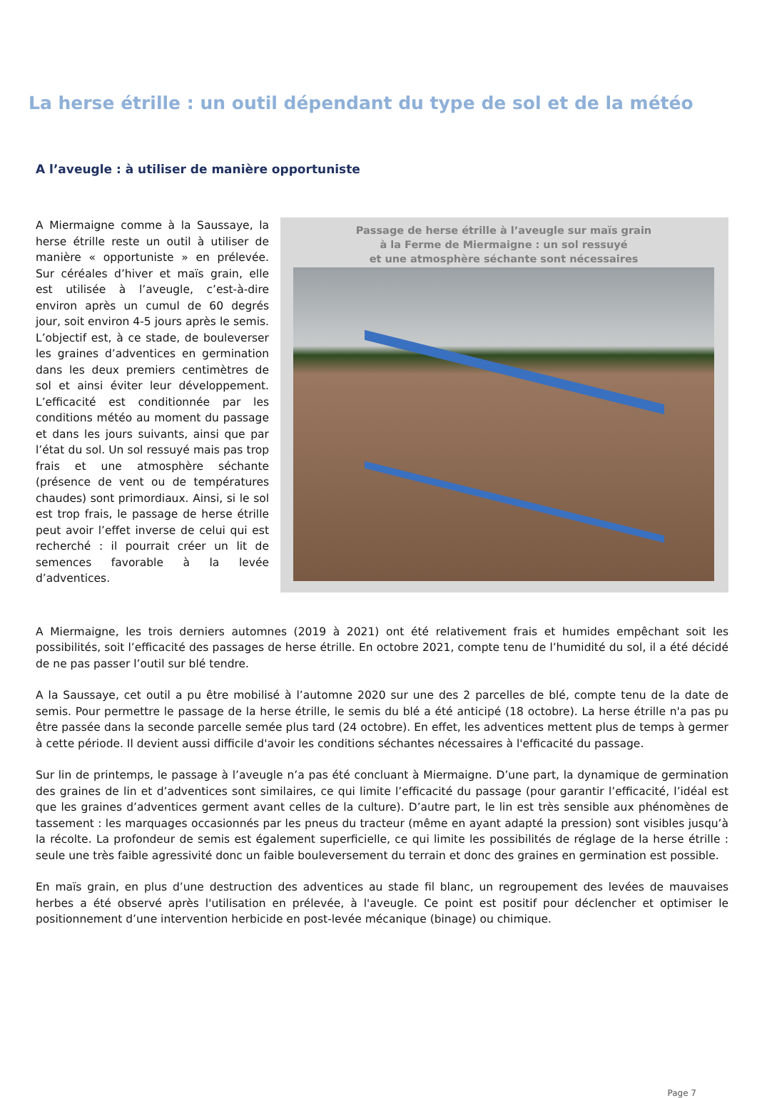La herse étrille : un outil dépendant du type de sol et de la météo
A l’aveugle : à utiliser de manière opportuniste
A Miermaigne comme à la Saussaye, la herse étrille reste un outil à utiliser de manière « opportuniste » en prélevée. Sur céréales d’hiver et maïs grain, elle est utilisée à l’aveugle, c’est-à-dire environ après un cumul de 60 degrés jour, soit environ 4-5 jours après le semis. L’objectif est, à ce stade, de bouleverser les graines d’adventices en germination dans les deux premiers centimètres de sol et ainsi éviter leur développement. L’efficacité est conditionnée par les conditions météo au moment du passage et dans les jours suivants, ainsi que par l’état du sol. Un sol ressuyé mais pas trop frais et une atmosphère séchante (présence de vent ou de températures chaudes) sont primordiaux. Ainsi, si le sol est trop frais, le passage de herse étrille peut avoir l’effet inverse de celui qui est recherché : il pourrait créer un lit de semences favorable à la levée d’adventices.
Passage de herse étrille à l’aveugle sur maïs grain
à la Ferme de Miermaigne : un sol ressuyé
et une atmosphère séchante sont nécessaires
A Miermaigne, les trois derniers automnes (2019 à 2021) ont été relativement frais et humides empêchant soit les possibilités, soit l’efficacité des passages de herse étrille. En octobre 2021, compte tenu de l’humidité du sol, il a été décidé de ne pas passer l’outil sur blé tendre.
A la Saussaye, cet outil a pu être mobilisé à l’automne 2020 sur une des 2 parcelles de blé, compte tenu de la date de semis. Pour permettre le passage de la herse étrille, le semis du blé a été anticipé (18 octobre). La herse étrille n'a pas pu être passée dans la seconde parcelle semée plus tard (24 octobre). En effet, les adventices mettent plus de temps à germer à cette période. Il devient aussi difficile d'avoir les conditions séchantes nécessaires à l'efficacité du passage.
Sur lin de printemps, le passage à l’aveugle n’a pas été concluant à Miermaigne. D’une part, la dynamique de germination des graines de lin et d’adventices sont similaires, ce qui limite l’efficacité du passage (pour garantir l’efficacité, l’idéal est que les graines d’adventices germent avant celles de la culture). D’autre part, le lin est très sensible aux phénomènes de tassement : les marquages occasionnés par les pneus du tracteur (même en ayant adapté la pression) sont visibles jusqu’à la récolte. La profondeur de semis est également superficielle, ce qui limite les possibilités de réglage de la herse étrille : seule une très faible agressivité donc un faible bouleversement du terrain et donc des graines en germination est possible.
En maïs grain, en plus d’une destruction des adventices au stade fil blanc, un regroupement des levées de mauvaises herbes a été observé après l'utilisation en prélevée, à l'aveugle. Ce point est positif pour déclencher et optimiser le positionnement d’une intervention herbicide en post-levée mécanique (binage) ou chimique.
Page 7